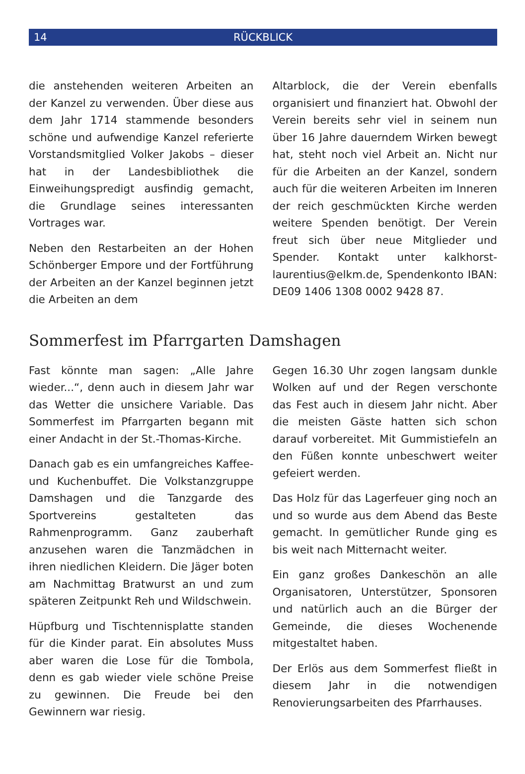14
RÜCKBLICK
die anstehenden weiteren Arbeiten an der Kanzel zu verwenden. Über diese aus dem Jahr 1714 stammende besonders schöne und aufwendige Kanzel referierte Vorstandsmitglied Volker Jakobs – dieser hat in der Landesbibliothek die Einweihungspredigt ausfindig gemacht, die Grundlage seines interessanten Vortrages war.
Neben den Restarbeiten an der Hohen Schönberger Empore und der Fortführung der Arbeiten an der Kanzel beginnen jetzt die Arbeiten an dem
Altarblock, die der Verein ebenfalls organisiert und finanziert hat. Obwohl der Verein bereits sehr viel in seinem nun über 16 Jahre dauerndem Wirken bewegt hat, steht noch viel Arbeit an. Nicht nur für die Arbeiten an der Kanzel, sondern auch für die weiteren Arbeiten im Inneren der reich geschmückten Kirche werden weitere Spenden benötigt. Der Verein freut sich über neue Mitglieder und Spender. Kontakt unter kalkhorst-laurentius@elkm.de, Spendenkonto IBAN: DE09 1406 1308 0002 9428 87.
Sommerfest im Pfarrgarten Damshagen
Fast könnte man sagen: „Alle Jahre wieder...“, denn auch in diesem Jahr war das Wetter die unsichere Variable. Das Sommerfest im Pfarrgarten begann mit einer Andacht in der St.-Thomas-Kirche.
Danach gab es ein umfangreiches Kaffee- und Kuchenbuffet. Die Volkstanzgruppe Damshagen und die Tanzgarde des Sportvereins gestalteten das Rahmenprogramm. Ganz zauberhaft anzusehen waren die Tanzmädchen in ihren niedlichen Kleidern. Die Jäger boten am Nachmittag Bratwurst an und zum späteren Zeitpunkt Reh und Wildschwein.
Hüpfburg und Tischtennisplatte standen für die Kinder parat. Ein absolutes Muss aber waren die Lose für die Tombola, denn es gab wieder viele schöne Preise zu gewinnen. Die Freude bei den Gewinnern war riesig.
Gegen 16.30 Uhr zogen langsam dunkle Wolken auf und der Regen verschonte das Fest auch in diesem Jahr nicht. Aber die meisten Gäste hatten sich schon darauf vorbereitet. Mit Gummistiefeln an den Füßen konnte unbeschwert weiter gefeiert werden.
Das Holz für das Lagerfeuer ging noch an und so wurde aus dem Abend das Beste gemacht. In gemütlicher Runde ging es bis weit nach Mitternacht weiter.
Ein ganz großes Dankeschön an alle Organisatoren, Unterstützer, Sponsoren und natürlich auch an die Bürger der Gemeinde, die dieses Wochenende mitgestaltet haben.
Der Erlös aus dem Sommerfest fließt in diesem Jahr in die notwendigen Renovierungsarbeiten des Pfarrhauses.